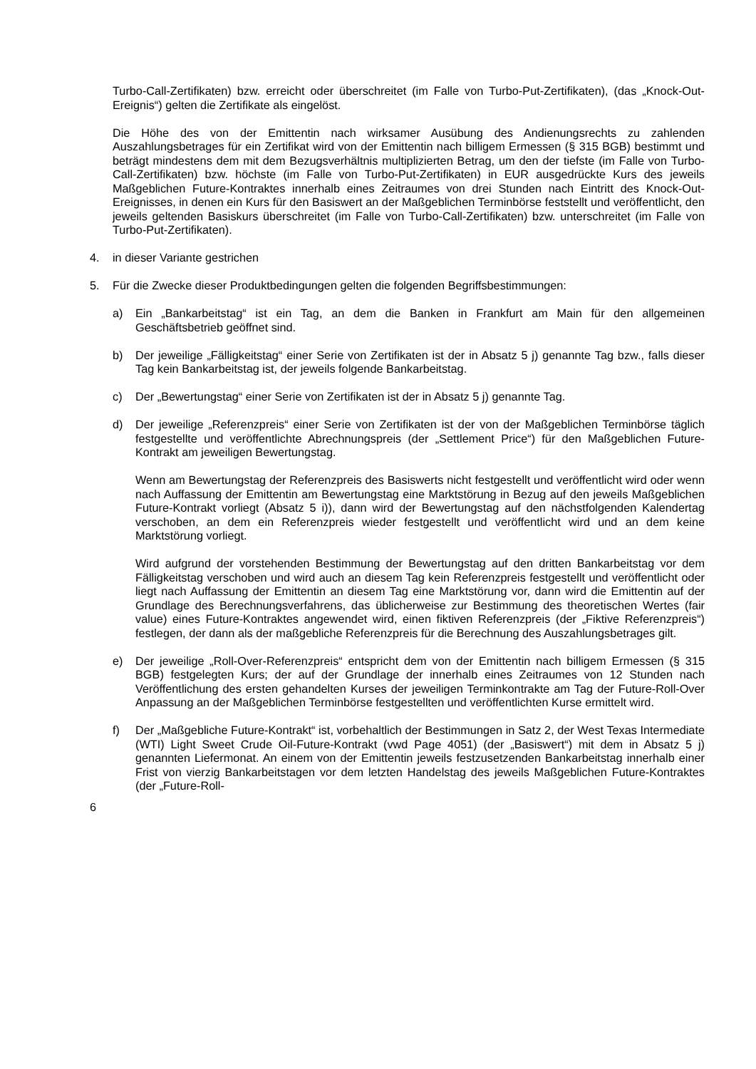Turbo-Call-Zertifikaten) bzw. erreicht oder überschreitet (im Falle von Turbo-Put-Zertifikaten), (das „Knock-Out-Ereignis“) gelten die Zertifikate als eingelöst.
Die Höhe des von der Emittentin nach wirksamer Ausübung des Andienungsrechts zu zahlenden Auszahlungsbetrages für ein Zertifikat wird von der Emittentin nach billigem Ermessen (§ 315 BGB) bestimmt und beträgt mindestens dem mit dem Bezugsverhältnis multiplizierten Betrag, um den der tiefste (im Falle von Turbo-Call-Zertifikaten) bzw. höchste (im Falle von Turbo-Put-Zertifikaten) in EUR ausgedrückte Kurs des jeweils Maßgeblichen Future-Kontraktes innerhalb eines Zeitraumes von drei Stunden nach Eintritt des Knock-Out-Ereignisses, in denen ein Kurs für den Basiswert an der Maßgeblichen Terminbörse feststellt und veröffentlicht, den jeweils geltenden Basiskurs überschreitet (im Falle von Turbo-Call-Zertifikaten) bzw. unterschreitet (im Falle von Turbo-Put-Zertifikaten).
4. in dieser Variante gestrichen
5. Für die Zwecke dieser Produktbedingungen gelten die folgenden Begriffsbestimmungen:
a) Ein „Bankarbeitstag“ ist ein Tag, an dem die Banken in Frankfurt am Main für den allgemeinen Geschäftsbetrieb geöffnet sind.
b) Der jeweilige „Fälligkeitstag“ einer Serie von Zertifikaten ist der in Absatz 5 j) genannte Tag bzw., falls dieser Tag kein Bankarbeitstag ist, der jeweils folgende Bankarbeitstag.
c) Der „Bewertungstag“ einer Serie von Zertifikaten ist der in Absatz 5 j) genannte Tag.
d) Der jeweilige „Referenzpreis“ einer Serie von Zertifikaten ist der von der Maßgeblichen Terminbörse täglich festgestellte und veröffentlichte Abrechnungspreis (der „Settlement Price“) für den Maßgeblichen Future-Kontrakt am jeweiligen Bewertungstag.
Wenn am Bewertungstag der Referenzpreis des Basiswerts nicht festgestellt und veröffentlicht wird oder wenn nach Auffassung der Emittentin am Bewertungstag eine Marktstörung in Bezug auf den jeweils Maßgeblichen Future-Kontrakt vorliegt (Absatz 5 i)), dann wird der Bewertungstag auf den nächstfolgenden Kalendertag verschoben, an dem ein Referenzpreis wieder festgestellt und veröffentlicht wird und an dem keine Marktstörung vorliegt.
Wird aufgrund der vorstehenden Bestimmung der Bewertungstag auf den dritten Bankarbeitstag vor dem Fälligkeitstag verschoben und wird auch an diesem Tag kein Referenzpreis festgestellt und veröffentlicht oder liegt nach Auffassung der Emittentin an diesem Tag eine Marktstörung vor, dann wird die Emittentin auf der Grundlage des Berechnungsverfahrens, das üblicherweise zur Bestimmung des theoretischen Wertes (fair value) eines Future-Kontraktes angewendet wird, einen fiktiven Referenzpreis (der „Fiktive Referenzpreis“) festlegen, der dann als der maßgebliche Referenzpreis für die Berechnung des Auszahlungsbetrages gilt.
e) Der jeweilige „Roll-Over-Referenzpreis“ entspricht dem von der Emittentin nach billigem Ermessen (§ 315 BGB) festgelegten Kurs; der auf der Grundlage der innerhalb eines Zeitraumes von 12 Stunden nach Veröffentlichung des ersten gehandelten Kurses der jeweiligen Terminkontrakte am Tag der Future-Roll-Over Anpassung an der Maßgeblichen Terminbörse festgestellten und veröffentlichten Kurse ermittelt wird.
f) Der „Maßgebliche Future-Kontrakt“ ist, vorbehaltlich der Bestimmungen in Satz 2, der West Texas Intermediate (WTI) Light Sweet Crude Oil-Future-Kontrakt (vwd Page 4051) (der „Basiswert“) mit dem in Absatz 5 j) genannten Liefermonat. An einem von der Emittentin jeweils festzusetzenden Bankarbeitstag innerhalb einer Frist von vierzig Bankarbeitstagen vor dem letzten Handelstag des jeweils Maßgeblichen Future-Kontraktes (der „Future-Roll-
6